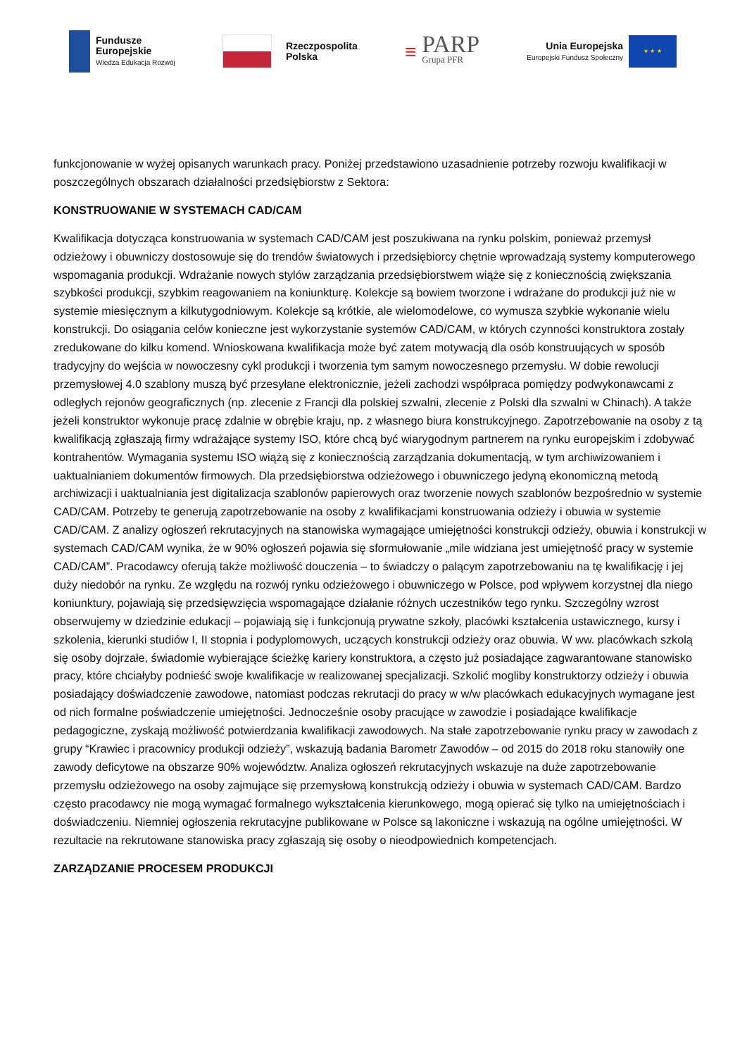Fundusze
Europejskie
Wiedza Edukacja Rozwój
Rzeczpospolita
Polska
≡
PARP
Grupa PFR
Unia Europejska
Europejski Fundusz Społeczny
★ ★ ★
funkcjonowanie w wyżej opisanych warunkach pracy. Poniżej przedstawiono uzasadnienie potrzeby rozwoju kwalifikacji w poszczególnych obszarach działalności przedsiębiorstw z Sektora:
KONSTRUOWANIE W SYSTEMACH CAD/CAM
Kwalifikacja dotycząca konstruowania w systemach CAD/CAM jest poszukiwana na rynku polskim, ponieważ przemysł odzieżowy i obuwniczy dostosowuje się do trendów światowych i przedsiębiorcy chętnie wprowadzają systemy komputerowego wspomagania produkcji. Wdrażanie nowych stylów zarządzania przedsiębiorstwem wiąże się z koniecznością zwiększania szybkości produkcji, szybkim reagowaniem na koniunkturę. Kolekcje są bowiem tworzone i wdrażane do produkcji już nie w systemie miesięcznym a kilkutygodniowym. Kolekcje są krótkie, ale wielomodelowe, co wymusza szybkie wykonanie wielu konstrukcji. Do osiągania celów konieczne jest wykorzystanie systemów CAD/CAM, w których czynności konstruktora zostały zredukowane do kilku komend. Wnioskowana kwalifikacja może być zatem motywacją dla osób konstruujących w sposób tradycyjny do wejścia w nowoczesny cykl produkcji i tworzenia tym samym nowoczesnego przemysłu. W dobie rewolucji przemysłowej 4.0 szablony muszą być przesyłane elektronicznie, jeżeli zachodzi współpraca pomiędzy podwykonawcami z odległych rejonów geograficznych (np. zlecenie z Francji dla polskiej szwalni, zlecenie z Polski dla szwalni w Chinach). A także jeżeli konstruktor wykonuje pracę zdalnie w obrębie kraju, np. z własnego biura konstrukcyjnego. Zapotrzebowanie na osoby z tą kwalifikacją zgłaszają firmy wdrażające systemy ISO, które chcą być wiarygodnym partnerem na rynku europejskim i zdobywać kontrahentów. Wymagania systemu ISO wiążą się z koniecznością zarządzania dokumentacją, w tym archiwizowaniem i uaktualnianiem dokumentów firmowych. Dla przedsiębiorstwa odzieżowego i obuwniczego jedyną ekonomiczną metodą archiwizacji i uaktualniania jest digitalizacja szablonów papierowych oraz tworzenie nowych szablonów bezpośrednio w systemie CAD/CAM. Potrzeby te generują zapotrzebowanie na osoby z kwalifikacjami konstruowania odzieży i obuwia w systemie CAD/CAM. Z analizy ogłoszeń rekrutacyjnych na stanowiska wymagające umiejętności konstrukcji odzieży, obuwia i konstrukcji w systemach CAD/CAM wynika, że w 90% ogłoszeń pojawia się sformułowanie „mile widziana jest umiejętność pracy w systemie CAD/CAM”. Pracodawcy oferują także możliwość douczenia – to świadczy o palącym zapotrzebowaniu na tę kwalifikację i jej duży niedobór na rynku. Ze względu na rozwój rynku odzieżowego i obuwniczego w Polsce, pod wpływem korzystnej dla niego koniunktury, pojawiają się przedsięwzięcia wspomagające działanie różnych uczestników tego rynku. Szczególny wzrost obserwujemy w dziedzinie edukacji – pojawiają się i funkcjonują prywatne szkoły, placówki kształcenia ustawicznego, kursy i szkolenia, kierunki studiów I, II stopnia i podyplomowych, uczących konstrukcji odzieży oraz obuwia. W ww. placówkach szkolą się osoby dojrzałe, świadomie wybierające ścieżkę kariery konstruktora, a często już posiadające zagwarantowane stanowisko pracy, które chciałyby podnieść swoje kwalifikacje w realizowanej specjalizacji. Szkolić mogliby konstruktorzy odzieży i obuwia posiadający doświadczenie zawodowe, natomiast podczas rekrutacji do pracy w w/w placówkach edukacyjnych wymagane jest od nich formalne poświadczenie umiejętności. Jednocześnie osoby pracujące w zawodzie i posiadające kwalifikacje pedagogiczne, zyskają możliwość potwierdzania kwalifikacji zawodowych. Na stałe zapotrzebowanie rynku pracy w zawodach z grupy “Krawiec i pracownicy produkcji odzieży”, wskazują badania Barometr Zawodów – od 2015 do 2018 roku stanowiły one zawody deficytowe na obszarze 90% województw. Analiza ogłoszeń rekrutacyjnych wskazuje na duże zapotrzebowanie przemysłu odzieżowego na osoby zajmujące się przemysłową konstrukcją odzieży i obuwia w systemach CAD/CAM. Bardzo często pracodawcy nie mogą wymagać formalnego wykształcenia kierunkowego, mogą opierać się tylko na umiejętnościach i doświadczeniu. Niemniej ogłoszenia rekrutacyjne publikowane w Polsce są lakoniczne i wskazują na ogólne umiejętności. W rezultacie na rekrutowane stanowiska pracy zgłaszają się osoby o nieodpowiednich kompetencjach.
ZARZĄDZANIE PROCESEM PRODUKCJI